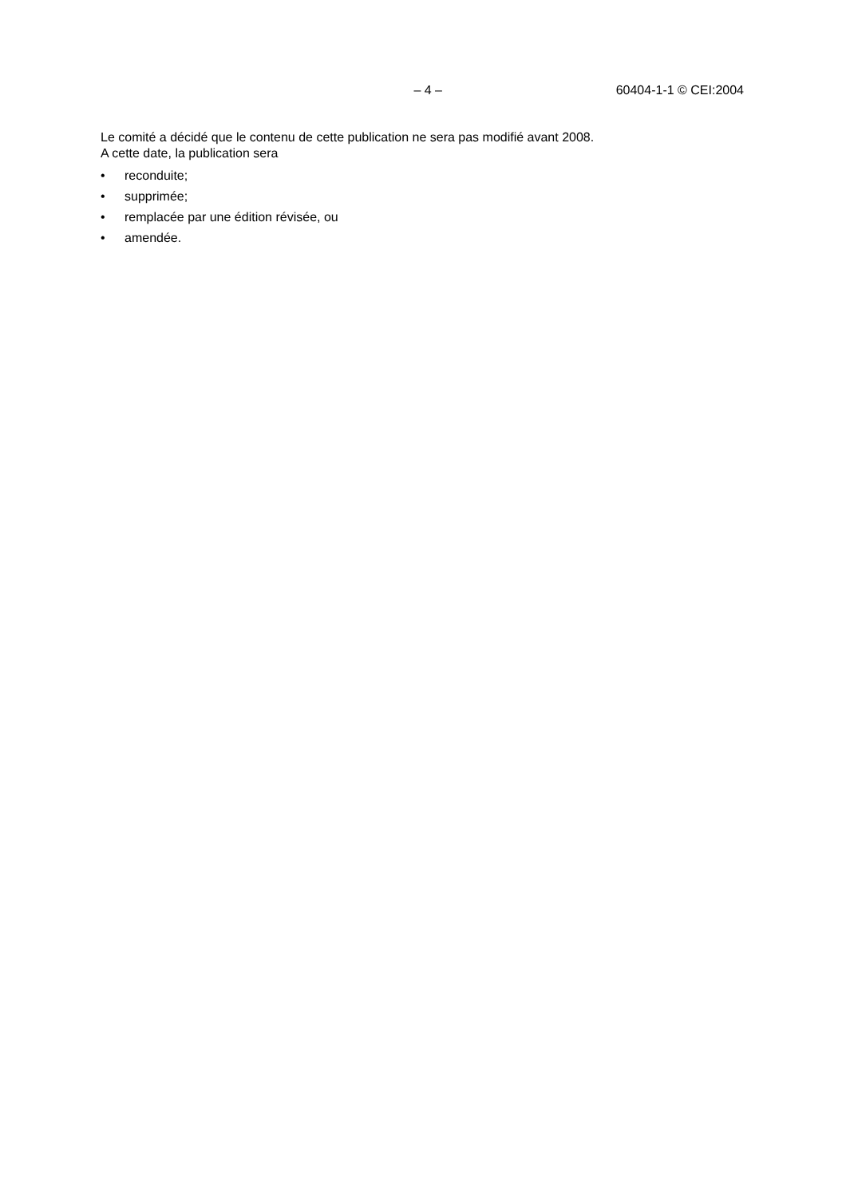– 4 – 60404-1-1 © CEI:2004
Le comité a décidé que le contenu de cette publication ne sera pas modifié avant 2008.
A cette date, la publication sera
• reconduite;
• supprimée;
• remplacée par une édition révisée, ou
• amendée.